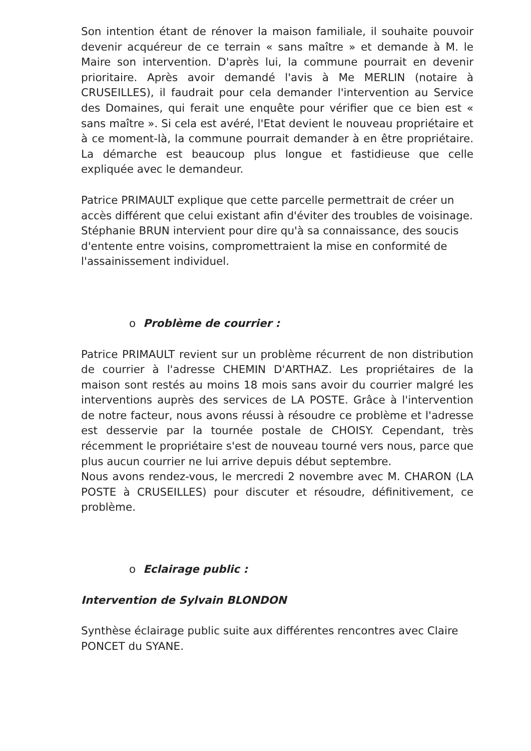Son intention étant de rénover la maison familiale, il souhaite pouvoir devenir acquéreur de ce terrain « sans maître » et demande à M. le Maire son intervention. D'après lui, la commune pourrait en devenir prioritaire. Après avoir demandé l'avis à Me MERLIN (notaire à CRUSEILLES), il faudrait pour cela demander l'intervention au Service des Domaines, qui ferait une enquête pour vérifier que ce bien est « sans maître ». Si cela est avéré, l'Etat devient le nouveau propriétaire et à ce moment-là, la commune pourrait demander à en être propriétaire. La démarche est beaucoup plus longue et fastidieuse que celle expliquée avec le demandeur.
Patrice PRIMAULT explique que cette parcelle permettrait de créer un accès différent que celui existant afin d'éviter des troubles de voisinage.
Stéphanie BRUN intervient pour dire qu'à sa connaissance, des soucis d'entente entre voisins, compromettraient la mise en conformité de l'assainissement individuel.
o Problème de courrier :
Patrice PRIMAULT revient sur un problème récurrent de non distribution de courrier à l'adresse CHEMIN D'ARTHAZ. Les propriétaires de la maison sont restés au moins 18 mois sans avoir du courrier malgré les interventions auprès des services de LA POSTE. Grâce à l'intervention de notre facteur, nous avons réussi à résoudre ce problème et l'adresse est desservie par la tournée postale de CHOISY. Cependant, très récemment le propriétaire s'est de nouveau tourné vers nous, parce que plus aucun courrier ne lui arrive depuis début septembre.
Nous avons rendez-vous, le mercredi 2 novembre avec M. CHARON (LA POSTE à CRUSEILLES) pour discuter et résoudre, définitivement, ce problème.
o Eclairage public :
Intervention de Sylvain BLONDON
Synthèse éclairage public suite aux différentes rencontres avec Claire PONCET du SYANE.